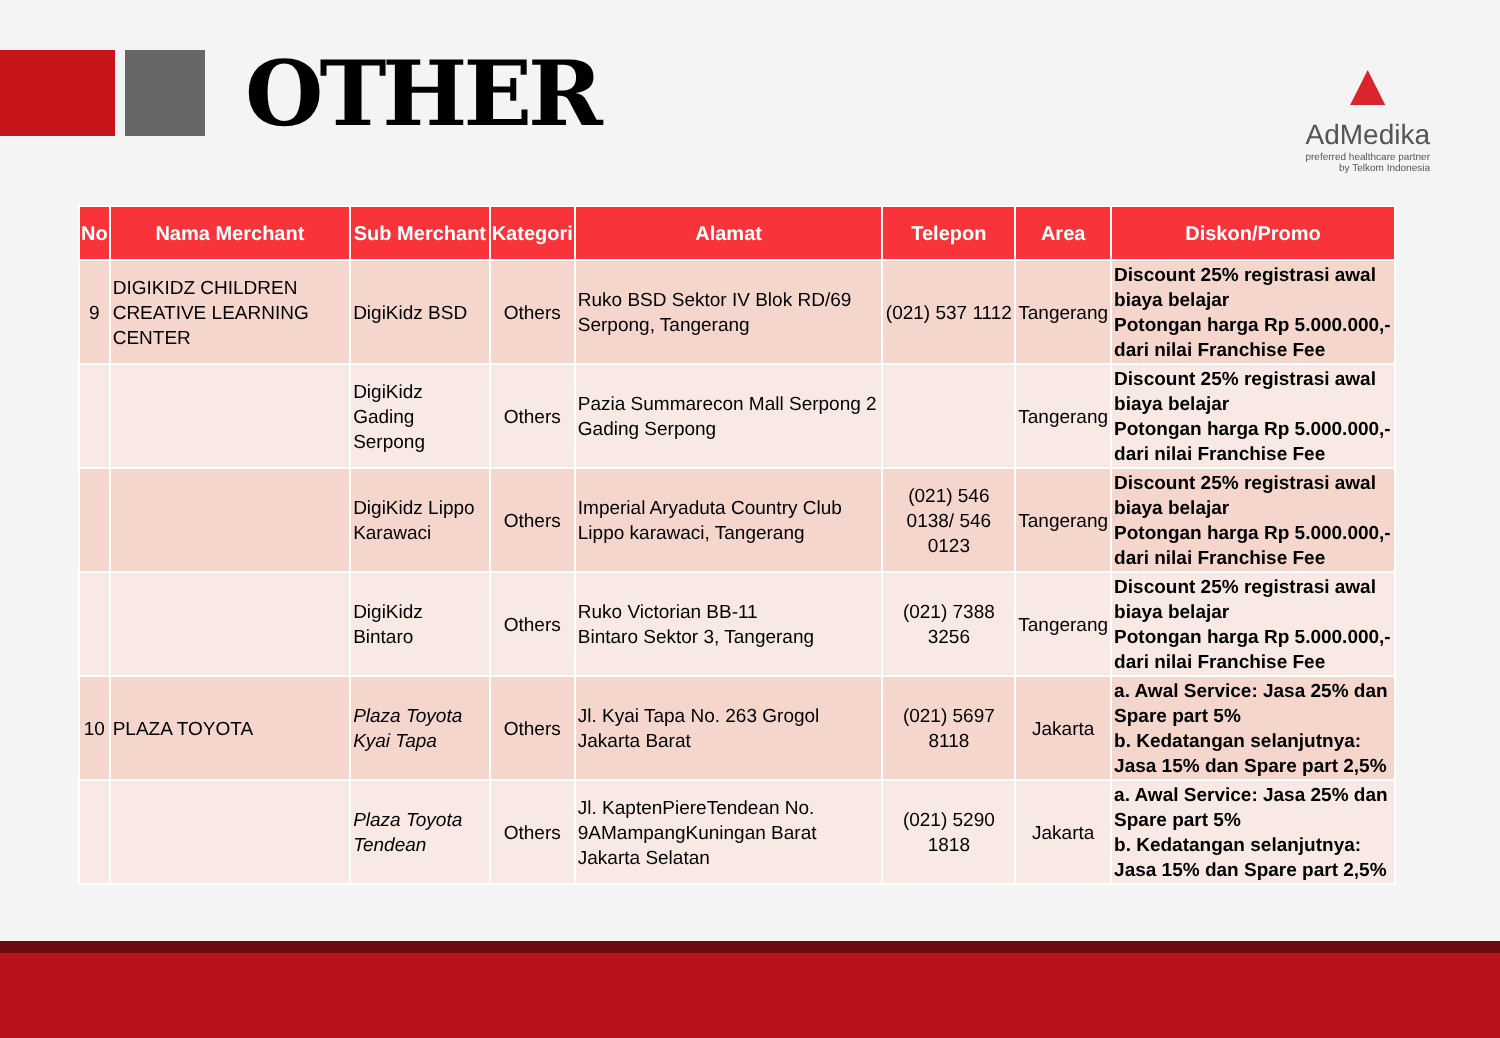OTHER
▲
AdMedika
preferred healthcare partner
by Telkom Indonesia
| No | Nama Merchant | Sub Merchant | Kategori | Alamat | Telepon | Area | Diskon/Promo |
| --- | --- | --- | --- | --- | --- | --- | --- |
| 9 | DIGIKIDZ CHILDREN CREATIVE LEARNING CENTER | DigiKidz BSD | Others | Ruko BSD Sektor IV Blok RD/69 Serpong, Tangerang | (021) 537 1112 | Tangerang | Discount 25% registrasi awal biaya belajar Potongan harga Rp 5.000.000,- dari nilai Franchise Fee |
| | | DigiKidz Gading Serpong | Others | Pazia Summarecon Mall Serpong 2 Gading Serpong | | Tangerang | Discount 25% registrasi awal biaya belajar Potongan harga Rp 5.000.000,- dari nilai Franchise Fee |
| | | DigiKidz Lippo Karawaci | Others | Imperial Aryaduta Country Club Lippo karawaci, Tangerang | (021) 546 0138/ 546 0123 | Tangerang | Discount 25% registrasi awal biaya belajar Potongan harga Rp 5.000.000,- dari nilai Franchise Fee |
| | | DigiKidz Bintaro | Others | Ruko Victorian BB-11 Bintaro Sektor 3, Tangerang | (021) 7388 3256 | Tangerang | Discount 25% registrasi awal biaya belajar Potongan harga Rp 5.000.000,- dari nilai Franchise Fee |
| 10 | PLAZA TOYOTA | Plaza Toyota Kyai Tapa | Others | Jl. Kyai Tapa No. 263 Grogol Jakarta Barat | (021) 5697 8118 | Jakarta | a. Awal Service: Jasa 25% dan Spare part 5% b. Kedatangan selanjutnya: Jasa 15% dan Spare part 2,5% |
| | | Plaza Toyota Tendean | Others | Jl. KaptenPiereTendean No. 9AMampangKuningan Barat Jakarta Selatan | (021) 5290 1818 | Jakarta | a. Awal Service: Jasa 25% dan Spare part 5% b. Kedatangan selanjutnya: Jasa 15% dan Spare part 2,5% |